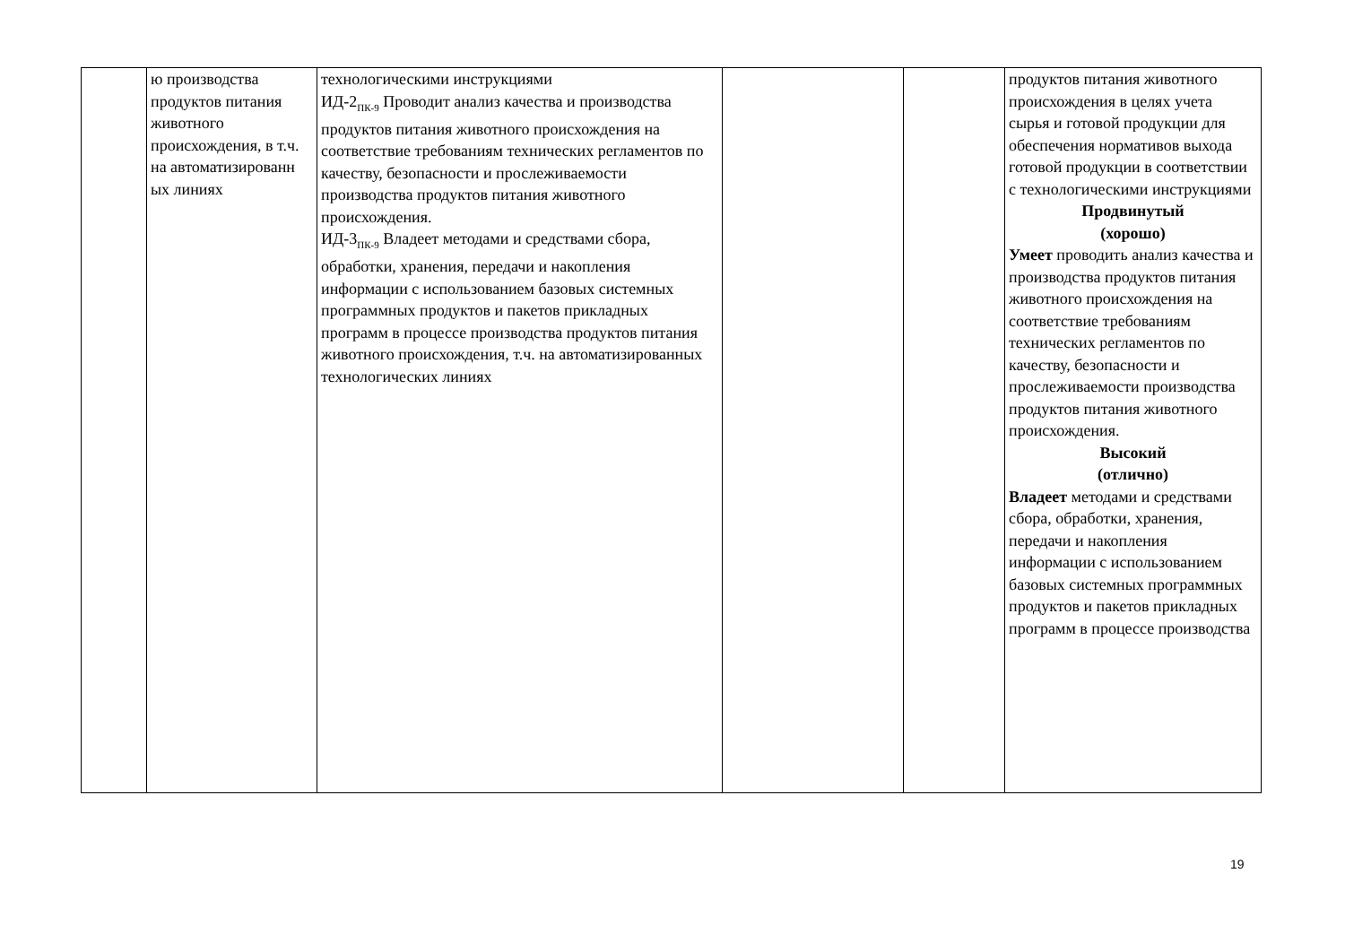| | ю производства продуктов питания животного происхождения, в т.ч. на автоматизированн ых линиях | технологическими инструкциями ИД-2<sub>ПК-9</sub> Проводит анализ качества и производства продуктов питания животного происхождения на соответствие требованиям технических регламентов по качеству, безопасности и прослеживаемости производства продуктов питания животного происхождения. ИД-3<sub>ПК-9</sub> Владеет методами и средствами сбора, обработки, хранения, передачи и накопления информации с использованием базовых системных программных продуктов и пакетов прикладных программ в процессе производства продуктов питания животного происхождения, т.ч. на автоматизированных технологических линиях | | | продуктов питания животного происхождения в целях учета сырья и готовой продукции для обеспечения нормативов выхода готовой продукции в соответствии с технологическими инструкциями Продвинутый (хорошо) Умеет проводить анализ качества и производства продуктов питания животного происхождения на соответствие требованиям технических регламентов по качеству, безопасности и прослеживаемости производства продуктов питания животного происхождения. Высокий (отлично) Владеет методами и средствами сбора, обработки, хранения, передачи и накопления информации с использованием базовых системных программных продуктов и пакетов прикладных программ в процессе производства |
19